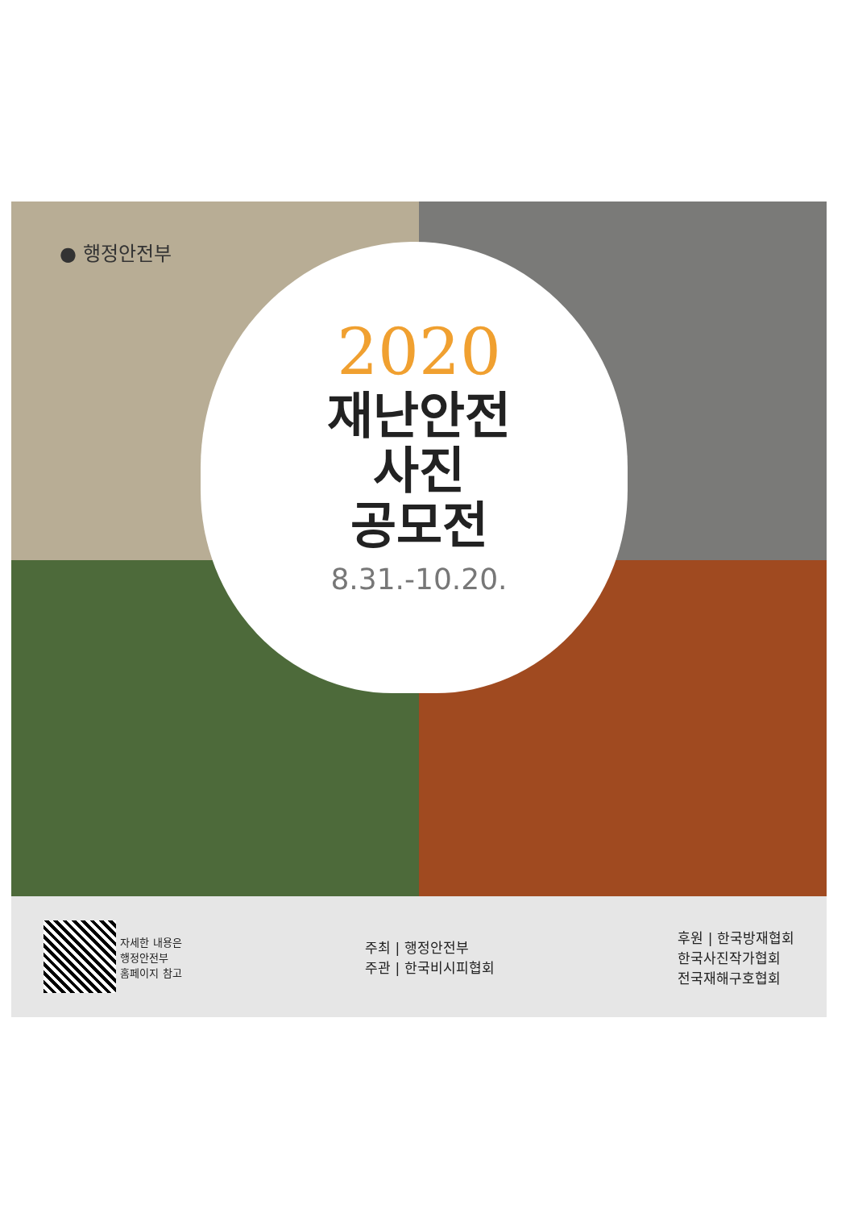● 행정안전부
2020
재난안전
사진
공모전
8.31.-10.20.
자세한 내용은
행정안전부
홈페이지 참고
주최 | 행정안전부
주관 | 한국비시피협회
후원 | 한국방재협회
한국사진작가협회
전국재해구호협회